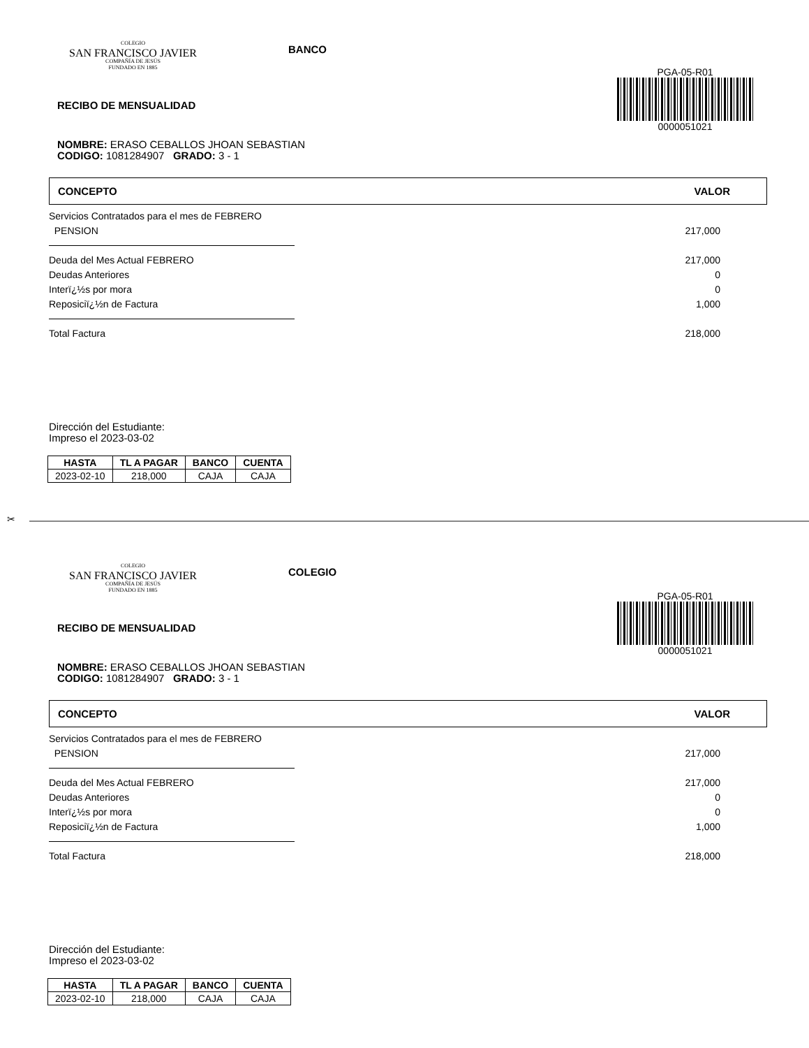COLEGIO
SAN FRANCISCO JAVIER
COMPAÑÍA DE JESÚS
FUNDADO EN 1885
BANCO
PGA-05-R01
0000051021
RECIBO DE MENSUALIDAD
NOMBRE: ERASO CEBALLOS JHOAN SEBASTIAN
CODIGO: 1081284907 GRADO: 3 - 1
CONCEPTO VALOR
Servicios Contratados para el mes de FEBRERO
PENSION 217,000
Deuda del Mes Actual FEBRERO 217,000
Deudas Anteriores 0
Interï¿½s por mora 0
Reposiciï¿½n de Factura 1,000
Total Factura 218,000
Dirección del Estudiante:
Impreso el 2023-03-02
| HASTA | TL A PAGAR | BANCO | CUENTA |
| --- | --- | --- | --- |
| 2023-02-10 | 218,000 | CAJA | CAJA |
✂
COLEGIO
SAN FRANCISCO JAVIER
COMPAÑÍA DE JESÚS
FUNDADO EN 1885
COLEGIO
PGA-05-R01
0000051021
RECIBO DE MENSUALIDAD
NOMBRE: ERASO CEBALLOS JHOAN SEBASTIAN
CODIGO: 1081284907 GRADO: 3 - 1
CONCEPTO VALOR
Servicios Contratados para el mes de FEBRERO
PENSION 217,000
Deuda del Mes Actual FEBRERO 217,000
Deudas Anteriores 0
Interï¿½s por mora 0
Reposiciï¿½n de Factura 1,000
Total Factura 218,000
Dirección del Estudiante:
Impreso el 2023-03-02
| HASTA | TL A PAGAR | BANCO | CUENTA |
| --- | --- | --- | --- |
| 2023-02-10 | 218,000 | CAJA | CAJA |